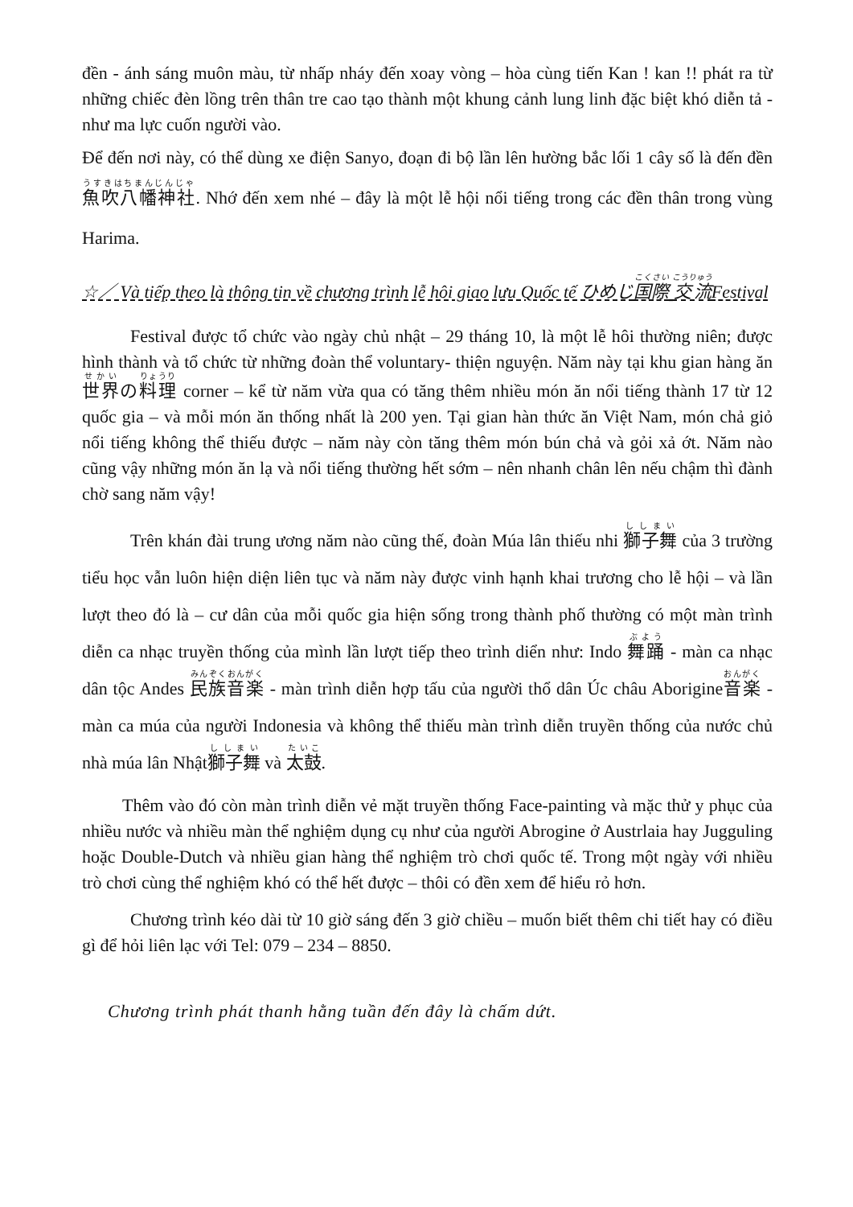đền - ánh sáng muôn màu, từ nhấp nháy đến xoay vòng – hòa cùng tiến Kan ! kan !! phát ra từ những chiếc đèn lồng trên thân tre cao tạo thành một khung cảnh lung linh đặc biệt khó diễn tả - như ma lực cuốn người vào.
Để đến nơi này, có thể dùng xe điện Sanyo, đoạn đi bộ lần lên hường bắc lối 1 cây số là đến đền 魚吹八幡神社. Nhớ đến xem nhé – đây là một lễ hội nổi tiếng trong các đền thân trong vùng Harima.
☆／ Và tiếp theo là thông tin về chương trình lễ hôi giao lưu Quốc tế ひめじ国際 交流Festival
Festival được tổ chức vào ngày chủ nhật – 29 tháng 10, là một lễ hôi thường niên; được hình thành và tổ chức từ những đoàn thể voluntary- thiện nguyện. Năm này tại khu gian hàng ăn 世界の料理 corner – kể từ năm vừa qua có tăng thêm nhiều món ăn nổi tiếng thành 17 từ 12 quốc gia – và mỗi món ăn thống nhất là 200 yen. Tại gian hàn thức ăn Việt Nam, món chả giỏ nổi tiếng không thể thiếu được – năm này còn tăng thêm món bún chả và gỏi xả ớt. Năm nào cũng vậy những món ăn lạ và nổi tiếng thường hết sớm – nên nhanh chân lên nếu chậm thì đành chờ sang năm vậy!
Trên khán đài trung ương năm nào cũng thế, đoàn Múa lân thiếu nhi 獅子舞 của 3 trường tiểu học vẫn luôn hiện diện liên tục và năm này được vinh hạnh khai trương cho lễ hội – và lần lượt theo đó là – cư dân của mỗi quốc gia hiện sống trong thành phố thường có một màn trình diễn ca nhạc truyền thống của mình lần lượt tiếp theo trình diển như: Indo 舞踊 - màn ca nhạc dân tộc Andes 民族音楽 - màn trình diễn hợp tấu của người thổ dân Úc châu Aborigine音楽 - màn ca múa của người Indonesia và không thể thiếu màn trình diễn truyền thống của nước chủ nhà múa lân Nhật獅子舞 và 太鼓.
Thêm vào đó còn màn trình diễn vẻ mặt truyền thống Face-painting và mặc thử y phục của nhiều nước và nhiều màn thể nghiệm dụng cụ như của người Abrogine ở Austrlaia hay Jugguling hoặc Double-Dutch và nhiều gian hàng thể nghiệm trò chơi quốc tế. Trong một ngày với nhiều trò chơi cùng thể nghiệm khó có thể hết được – thôi có đền xem để hiểu rỏ hơn.
Chương trình kéo dài từ 10 giờ sáng đến 3 giờ chiều – muốn biết thêm chi tiết hay có điều gì để hỏi liên lạc với Tel: 079 – 234 – 8850.
Chương trình phát thanh hằng tuần đến đây là chấm dứt.